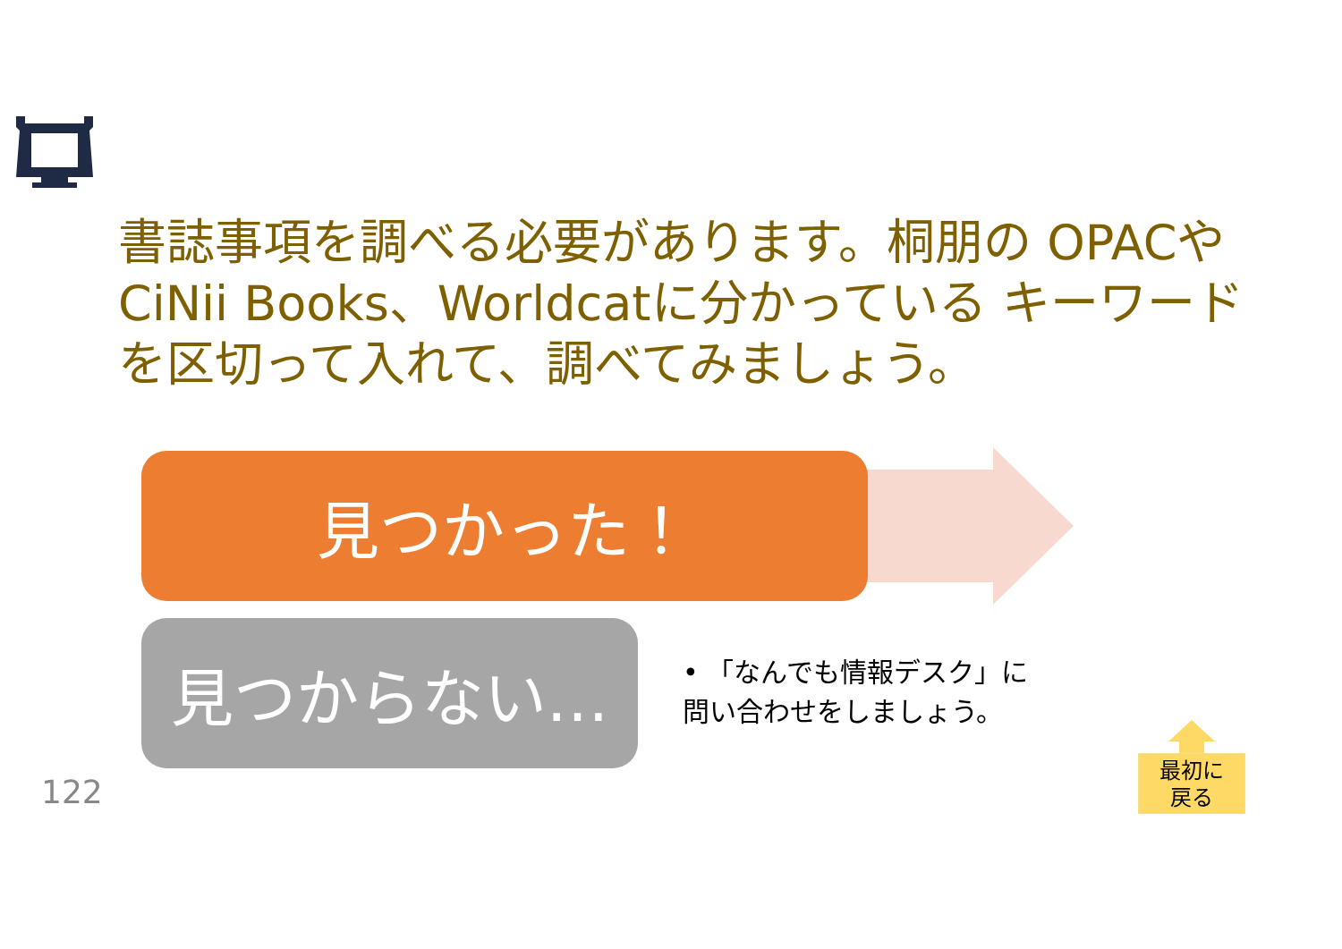書誌事項を調べる必要があります。桐朋の OPACやCiNii Books、Worldcatに分かっている キーワードを区切って入れて、調べてみましょう。
見つかった！
見つからない…
• 「なんでも情報デスク」に
問い合わせをしましょう。
122
最初に
戻る